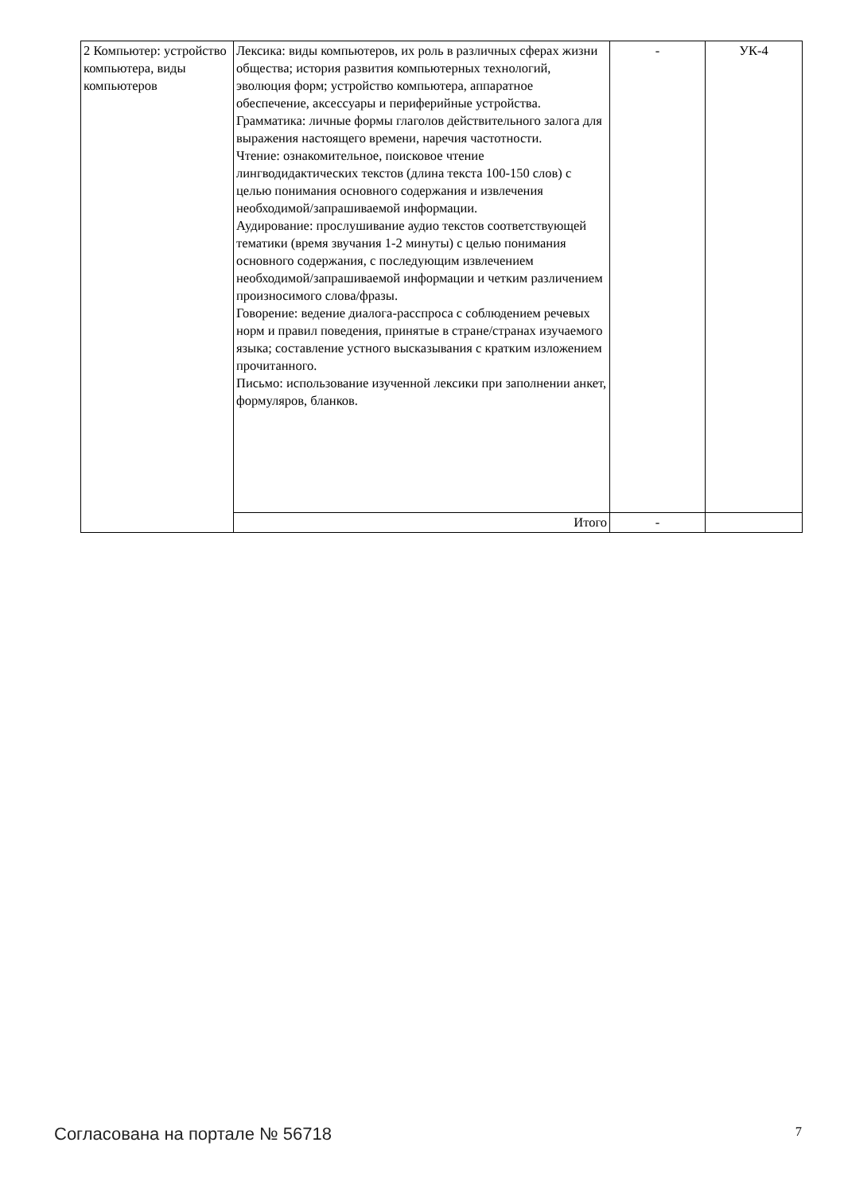| 2 Компьютер: устройство компьютера, виды компьютеров | Лексика: виды компьютеров, их роль в различных сферах жизни общества; история развития компьютерных технологий, эволюция форм; устройство компьютера, аппаратное обеспечение, аксессуары и периферийные устройства. Грамматика: личные формы глаголов действительного залога для выражения настоящего времени, наречия частотности. Чтение: ознакомительное, поисковое чтение лингводидактических текстов (длина текста 100-150 слов) с целью понимания основного содержания и извлечения необходимой/запрашиваемой информации. Аудирование: прослушивание аудио текстов соответствующей тематики (время звучания 1-2 минуты) с целью понимания основного содержания, с последующим извлечением необходимой/запрашиваемой информации и четким различением произносимого слова/фразы. Говорение: ведение диалога-расспроса с соблюдением речевых норм и правил поведения, принятые в стране/странах изучаемого языка; составление устного высказывания с кратким изложением прочитанного. Письмо: использование изученной лексики при заполнении анкет, формуляров, бланков. | - | УК-4 |
| | Итого | - | |
Согласована на портале № 56718 7